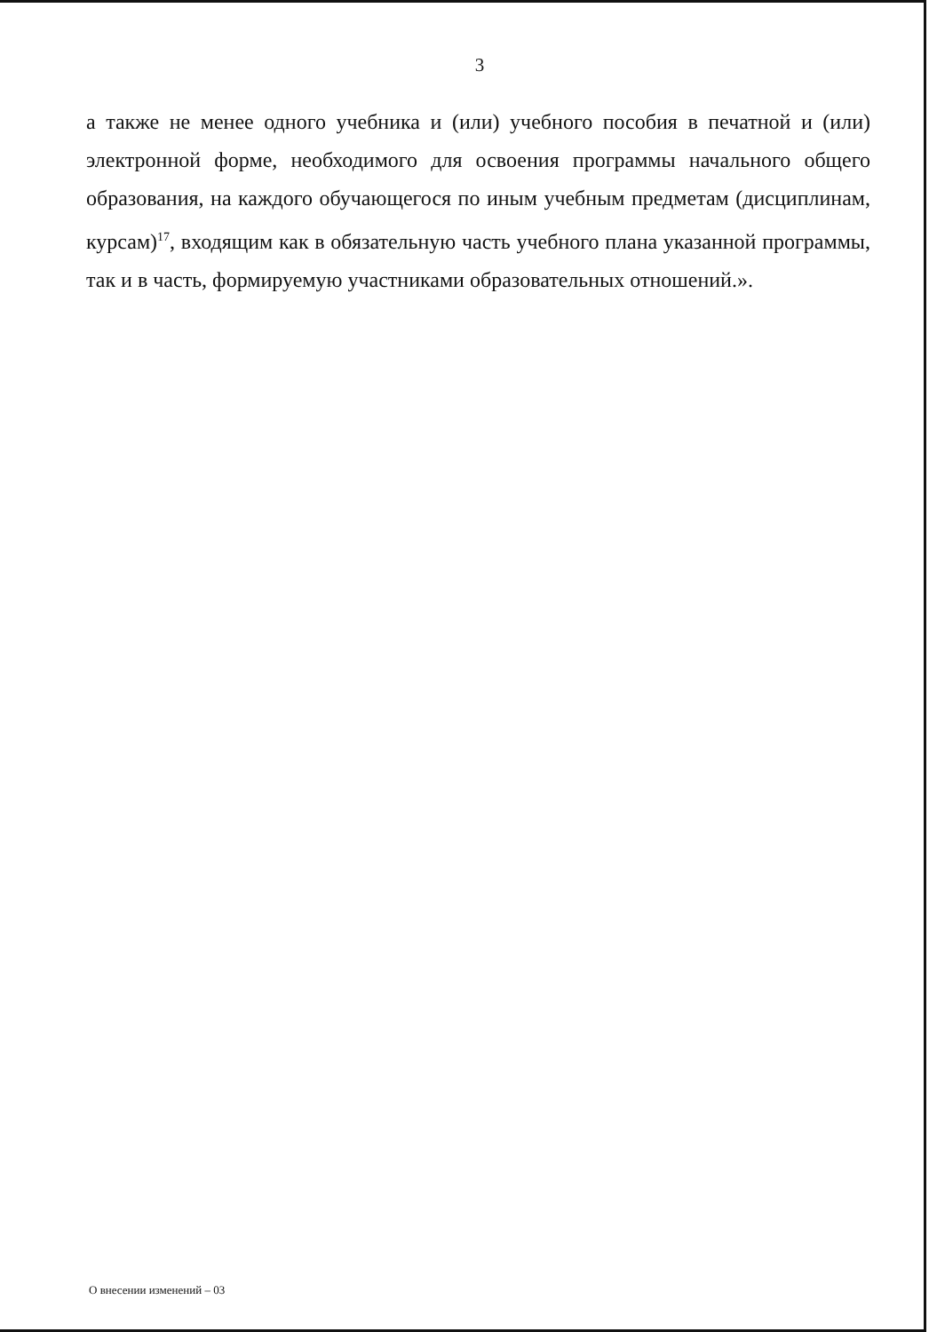3
а также не менее одного учебника и (или) учебного пособия в печатной и (или) электронной форме, необходимого для освоения программы начального общего образования, на каждого обучающегося по иным учебным предметам (дисциплинам, курсам)<sup>17</sup>, входящим как в обязательную часть учебного плана указанной программы, так и в часть, формируемую участниками образовательных отношений.».
О внесении изменений – 03